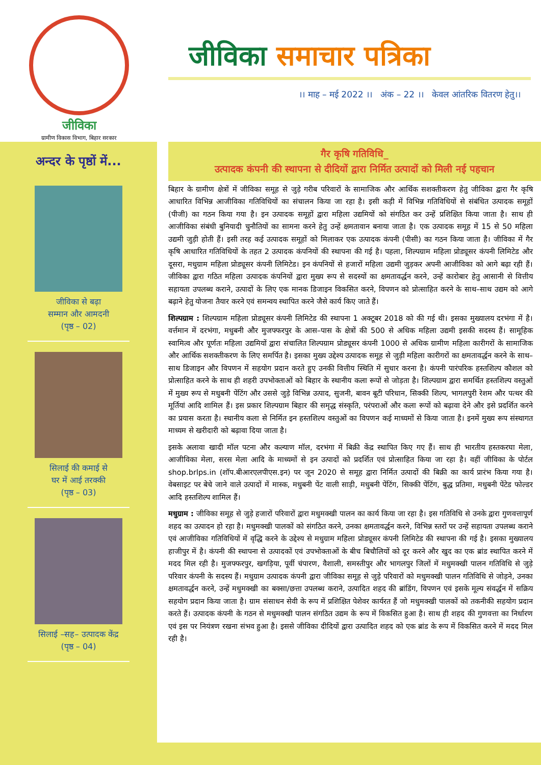जीविका
ग्रामीण विकास विभाग, बिहार सरकार
जीविका समाचार पत्रिका
।। माह – मई 2022 ।। अंक – 22 ।। केवल आंतरिक वितरण हेतु।।
अन्दर के पृष्ठों में...
जीविका से बढ़ा
सम्मान और आमदनी
(पृष्ठ – 02)
सिलाई की कमाई से
घर में आई तरक्की
(पृष्ठ – 03)
सिलाई –सह– उत्पादक केंद्र
(पृष्ठ – 04)
गैर कृषि गतिविधि_
उत्पादक कंपनी की स्थापना से दीदियों द्वारा निर्मित उत्पादों को मिली नई पहचान
बिहार के ग्रामीण क्षेत्रों में जीविका समूह से जुड़े गरीब परिवारों के सामाजिक और आर्थिक सशक्तीकरण हेतु जीविका द्वारा गैर कृषि आधारित विभिन्न आजीविका गतिविधियों का संचालन किया जा रहा है। इसी कड़ी में विभिन्न गतिविधियों से संबंधित उत्पादक समूहों (पीजी) का गठन किया गया है। इन उत्पादक समूहों द्वारा महिला उद्यमियों को संगठित कर उन्हें प्रशिक्षित किया जाता है। साथ ही आजीविका संबंधी बुनियादी चुनौतियों का सामना करने हेतु उन्हें क्षमतावान बनाया जाता है। एक उत्पादक समूह में 15 से 50 महिला उद्यमी जुड़ी होती हैं। इसी तरह कई उत्पादक समूहों को मिलाकर एक उत्पादक कंपनी (पीसी) का गठन किया जाता है। जीविका में गैर कृषि आधारित गतिविधियों के तहत 2 उत्पादक कंपनियों की स्थापना की गई है। पहला, शिल्पग्राम महिला प्रोड्यूसर कंपनी लिमिटेड और दूसरा, मधुग्राम महिला प्रोड्यूसर कंपनी लिमिटेड। इन कंपनियों से हजारों महिला उद्यमी जुड़कर अपनी आजीविका को आगे बढ़ा रही हैं। जीविका द्वारा गठित महिला उत्पादक कंपनियों द्वारा मुख्य रूप से सदस्यों का क्षमतावर्द्धन करने, उन्हें कारोबार हेतु आसानी से वित्तीय सहायता उपलब्ध कराने, उत्पादों के लिए एक मानक डिजाइन विकसित करने, विपणन को प्रोत्साहित करने के साथ–साथ उद्यम को आगे बढ़ाने हेतु योजना तैयार करने एवं समन्वय स्थापित करने जैसे कार्य किए जाते हैं।
शिल्पग्राम : शिल्पग्राम महिला प्रोड्यूसर कंपनी लिमिटेड की स्थापना 1 अक्टूबर 2018 को की गई थी। इसका मुख्यालय दरभंगा में है। वर्त्तमान में दरभंगा, मधुबनी और मुजफ्फरपुर के आस–पास के क्षेत्रों की 500 से अधिक महिला उद्यमी इसकी सदस्य हैं। सामूहिक स्वामित्व और पूर्णतः महिला उद्यमियों द्वारा संचालित शिल्पग्राम प्रोड्यूसर कंपनी 1000 से अधिक ग्रामीण महिला कारीगरों के सामाजिक और आर्थिक सशक्तीकरण के लिए समर्पित है। इसका मुख्य उद्देश्य उत्पादक समूह से जुड़ी महिला कारीगरों का क्षमतावर्द्धन करने के साथ–साथ डिजाइन और विपणन में सहयोग प्रदान करते हुए उनकी वित्तीय स्थिति में सुधार करना है। कंपनी पारंपरिक हस्तशिल्प कौशल को प्रोत्साहित करने के साथ ही शहरी उपभोक्ताओं को बिहार के स्थानीय कला रूपों से जोड़ता है। शिल्पग्राम द्वारा समर्थित हस्तशिल्प वस्तुओं में मुख्य रूप से मधुबनी पेंटिंग और उससे जुड़े विभिन्न उत्पाद, सुजनी, बावन बूटी परिधान, सिक्की शिल्प, भागलपुरी रेशम और पत्थर की मूर्तियां आदि शामिल हैं। इस प्रकार शिल्पग्राम बिहार की समृद्ध संस्कृति, परंपराओं और कला रूपों को बढ़ावा देने और इसे प्रदर्शित करने का प्रयास करता है। स्थानीय कला से निर्मित इन हस्तशिल्प वस्तुओं का विपणन कई माध्यमों से किया जाता है। इनमें मुख्य रूप संस्थागत माध्यम से खरीदारी को बढ़ावा दिया जाता है।
इसके अलावा खादी मॉल पटना और कल्याण मॉल, दरभंगा में बिक्री केंद्र स्थापित किए गए हैं। साथ ही भारतीय हस्तकरघा मेला, आजीविका मेला, सरस मेला आदि के माध्यमों से इन उत्पादों को प्रदर्शित एवं प्रोत्साहित किया जा रहा है। वहीं जीविका के पोर्टल shop.brlps.in (शॉप.बीआरएलपीएस.इन) पर जून 2020 से समूह द्वारा निर्मित उत्पादों की बिक्री का कार्य प्रारंभ किया गया है। वेबसाइट पर बेचे जाने वाले उत्पादों में मास्क, मधुबनी पेंट वाली साड़ी, मधुबनी पेंटिंग, सिक्की पेंटिंग, बुद्ध प्रतिमा, मधुबनी पेंटेड फोल्डर आदि हस्तशिल्प शामिल हैं।
मधुग्राम : जीविका समूह से जुड़े हजारों परिवारों द्वारा मधुमक्खी पालन का कार्य किया जा रहा है। इस गतिविधि से उनके द्वारा गुणवत्तापूर्ण शहद का उत्पादन हो रहा है। मधुमक्खी पालकों को संगठित करने, उनका क्षमतावर्द्धन करने, विभिन्न स्तरों पर उन्हें सहायता उपलब्ध कराने एवं आजीविका गतिविधियों में वृद्धि करने के उद्देश्य से मधुग्राम महिला प्रोड्यूसर कंपनी लिमिटेड की स्थापना की गई है। इसका मुख्यालय हाजीपुर में है। कंपनी की स्थापना से उत्पादकों एवं उपभोक्ताओं के बीच बिचौलियों को दूर करने और खुद का एक ब्रांड स्थापित करने में मदद मिल रही है। मुजफ्फरपुर, खगड़िया, पूर्वी चंपारण, वैशाली, समस्तीपुर और भागलपुर जिलों में मधुमक्खी पालन गतिविधि से जुड़े परिवार कंपनी के सदस्य हैं। मधुग्राम उत्पादक कंपनी द्वारा जीविका समूह से जुड़े परिवारों को मधुमक्खी पालन गतिविधि से जोड़ने, उनका क्षमतावर्द्धन करने, उन्हें मधुमक्खी का बक्सा/छत्ता उपलब्ध कराने, उत्पादित शहद की ब्रांडिंग, विपणन एवं इसके मूल्य संवर्द्धन में सक्रिय सहयोग प्रदान किया जाता है। ग्राम संसाधन सेवी के रूप में प्रशिक्षित पेशेवर कार्यरत हैं जो मधुमक्खी पालकों को तकनीकी सहयोग प्रदान करते हैं। उत्पादक कंपनी के गठन से मधुमक्खी पालन संगठित उद्यम के रूप में विकसित हुआ है। साथ ही शहद की गुणवत्ता का निर्धारण एवं इस पर नियंत्रण रखना संभव हुआ है। इससे जीविका दीदियों द्वारा उत्पादित शहद को एक ब्रांड के रूप में विकसित करने में मदद मिल रही है।